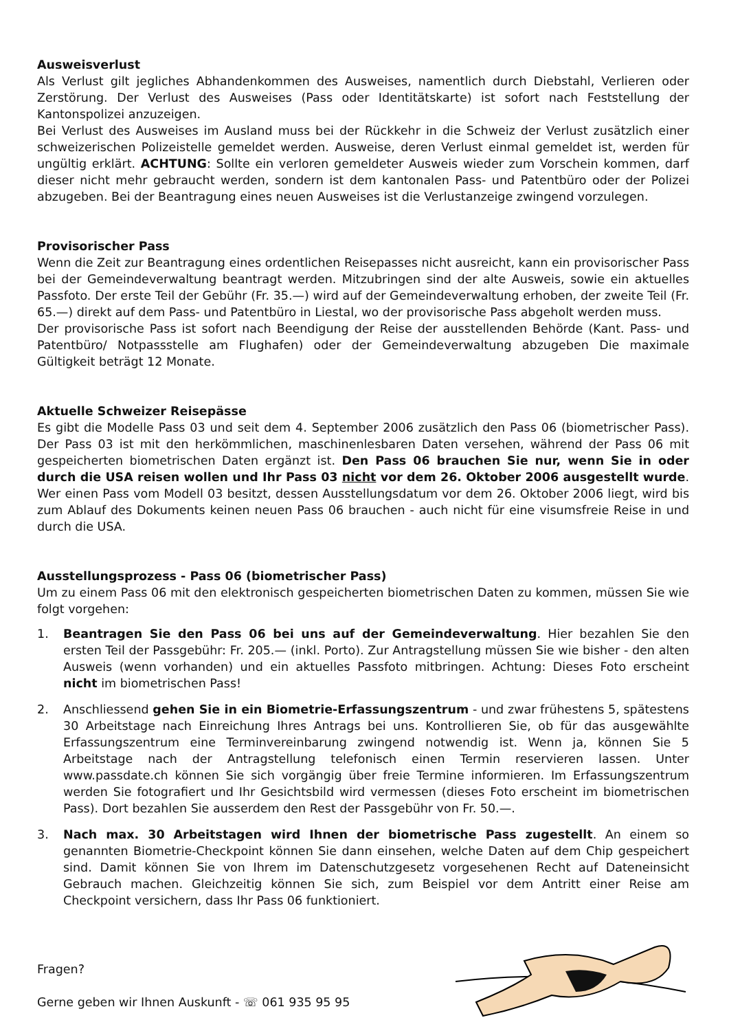Ausweisverlust
Als Verlust gilt jegliches Abhandenkommen des Ausweises, namentlich durch Diebstahl, Verlieren oder Zerstörung. Der Verlust des Ausweises (Pass oder Identitätskarte) ist sofort nach Feststellung der Kantonspolizei anzuzeigen.
Bei Verlust des Ausweises im Ausland muss bei der Rückkehr in die Schweiz der Verlust zusätzlich einer schweizerischen Polizeistelle gemeldet werden. Ausweise, deren Verlust einmal gemeldet ist, werden für ungültig erklärt. ACHTUNG: Sollte ein verloren gemeldeter Ausweis wieder zum Vorschein kommen, darf dieser nicht mehr gebraucht werden, sondern ist dem kantonalen Pass- und Patentbüro oder der Polizei abzugeben. Bei der Beantragung eines neuen Ausweises ist die Verlustanzeige zwingend vorzulegen.
Provisorischer Pass
Wenn die Zeit zur Beantragung eines ordentlichen Reisepasses nicht ausreicht, kann ein provisorischer Pass bei der Gemeindeverwaltung beantragt werden. Mitzubringen sind der alte Ausweis, sowie ein aktuelles Passfoto. Der erste Teil der Gebühr (Fr. 35.—) wird auf der Gemeindeverwaltung erhoben, der zweite Teil (Fr. 65.—) direkt auf dem Pass- und Patentbüro in Liestal, wo der provisorische Pass abgeholt werden muss.
Der provisorische Pass ist sofort nach Beendigung der Reise der ausstellenden Behörde (Kant. Pass- und Patentbüro/ Notpassstelle am Flughafen) oder der Gemeindeverwaltung abzugeben Die maximale Gültigkeit beträgt 12 Monate.
Aktuelle Schweizer Reisepässe
Es gibt die Modelle Pass 03 und seit dem 4. September 2006 zusätzlich den Pass 06 (biometrischer Pass). Der Pass 03 ist mit den herkömmlichen, maschinenlesbaren Daten versehen, während der Pass 06 mit gespeicherten biometrischen Daten ergänzt ist. Den Pass 06 brauchen Sie nur, wenn Sie in oder durch die USA reisen wollen und Ihr Pass 03 nicht vor dem 26. Oktober 2006 ausgestellt wurde. Wer einen Pass vom Modell 03 besitzt, dessen Ausstellungsdatum vor dem 26. Oktober 2006 liegt, wird bis zum Ablauf des Dokuments keinen neuen Pass 06 brauchen - auch nicht für eine visumsfreie Reise in und durch die USA.
Ausstellungsprozess - Pass 06 (biometrischer Pass)
Um zu einem Pass 06 mit den elektronisch gespeicherten biometrischen Daten zu kommen, müssen Sie wie folgt vorgehen:
1. Beantragen Sie den Pass 06 bei uns auf der Gemeindeverwaltung. Hier bezahlen Sie den ersten Teil der Passgebühr: Fr. 205.— (inkl. Porto). Zur Antragstellung müssen Sie wie bisher - den alten Ausweis (wenn vorhanden) und ein aktuelles Passfoto mitbringen. Achtung: Dieses Foto erscheint nicht im biometrischen Pass!
2. Anschliessend gehen Sie in ein Biometrie-Erfassungszentrum - und zwar frühestens 5, spätestens 30 Arbeitstage nach Einreichung Ihres Antrags bei uns. Kontrollieren Sie, ob für das ausgewählte Erfassungszentrum eine Terminvereinbarung zwingend notwendig ist. Wenn ja, können Sie 5 Arbeitstage nach der Antragstellung telefonisch einen Termin reservieren lassen. Unter www.passdate.ch können Sie sich vorgängig über freie Termine informieren. Im Erfassungszentrum werden Sie fotografiert und Ihr Gesichtsbild wird vermessen (dieses Foto erscheint im biometrischen Pass). Dort bezahlen Sie ausserdem den Rest der Passgebühr von Fr. 50.—.
3. Nach max. 30 Arbeitstagen wird Ihnen der biometrische Pass zugestellt. An einem so genannten Biometrie-Checkpoint können Sie dann einsehen, welche Daten auf dem Chip gespeichert sind. Damit können Sie von Ihrem im Datenschutzgesetz vorgesehenen Recht auf Dateneinsicht Gebrauch machen. Gleichzeitig können Sie sich, zum Beispiel vor dem Antritt einer Reise am Checkpoint versichern, dass Ihr Pass 06 funktioniert.
Fragen?
Gerne geben wir Ihnen Auskunft - ☏ 061 935 95 95